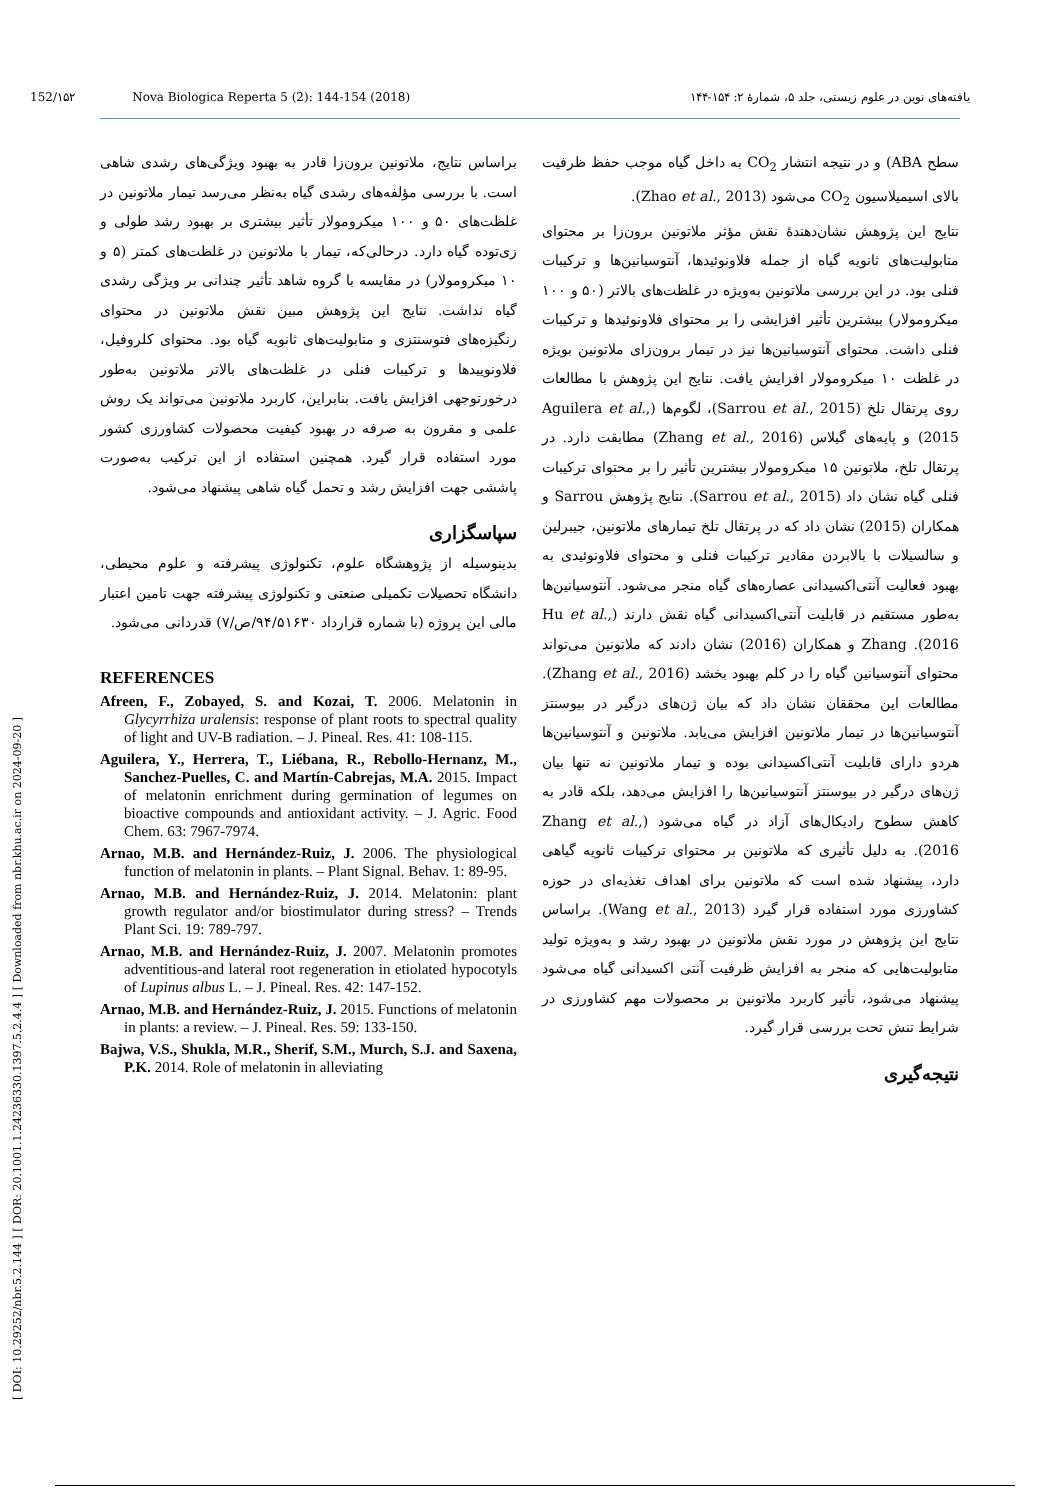[ DOI: 10.29252/nbr.5.2.144 ] [ DOR: 20.1001.1.24236330.1397.5.2.4.4 ] [ Downloaded from nbr.khu.ac.ir on 2024-09-20 ]
152/۱۵۲ Nova Biologica Reperta 5 (2): 144-154 (2018) یافته‌های نوین در علوم زیستی، جلد ۵، شمارهٔ ۲: ۱۵۴-۱۴۴
براساس نتایج، ملاتونین برون‌زا قادر به بهبود ویژگی‌های رشدی شاهی است. با بررسی مؤلفه‌های رشدی گیاه به‌نظر می‌رسد تیمار ملاتونین در غلظت‌های ۵۰ و ۱۰۰ میکرومولار تأثیر بیشتری بر بهبود رشد طولی و زی‌توده گیاه دارد. درحالی‌که، تیمار با ملاتونین در غلظت‌های کمتر (۵ و ۱۰ میکرومولار) در مقایسه با گروه شاهد تأثیر چندانی بر ویژگی رشدی گیاه نداشت. نتایج این پژوهش مبین نقش ملاتونین در محتوای رنگیزه‌های فتوسنتزی و متابولیت‌های ثانویه گیاه بود. محتوای کلروفیل، فلاونوییدها و ترکیبات فنلی در غلظت‌های بالاتر ملاتونین به‌طور درخورتوجهی افزایش یافت. بنابراین، کاربرد ملاتونین می‌تواند یک روش علمی و مقرون به صرفه در بهبود کیفیت محصولات کشاورزی کشور مورد استفاده قرار گیرد. همچنین استفاده از این ترکیب به‌صورت پاششی جهت افزایش رشد و تحمل گیاه شاهی پیشنهاد می‌شود.
سپاسگزاری
بدینوسیله از پژوهشگاه علوم، تکنولوژی پیشرفته و علوم محیطی، دانشگاه تحصیلات تکمیلی صنعتی و تکنولوژی پیشرفته جهت تامین اعتبار مالی این پروژه (با شماره قرارداد ۹۴/۵۱۶۳۰/ص/۷) قدردانی می‌شود.
REFERENCES
Afreen, F., Zobayed, S. and Kozai, T. 2006. Melatonin in Glycyrrhiza uralensis: response of plant roots to spectral quality of light and UV-B radiation. – J. Pineal. Res. 41: 108-115.
Aguilera, Y., Herrera, T., Liébana, R., Rebollo-Hernanz, M., Sanchez-Puelles, C. and Martín-Cabrejas, M.A. 2015. Impact of melatonin enrichment during germination of legumes on bioactive compounds and antioxidant activity. – J. Agric. Food Chem. 63: 7967-7974.
Arnao, M.B. and Hernández-Ruiz, J. 2006. The physiological function of melatonin in plants. – Plant Signal. Behav. 1: 89-95.
Arnao, M.B. and Hernández-Ruiz, J. 2014. Melatonin: plant growth regulator and/or biostimulator during stress? – Trends Plant Sci. 19: 789-797.
Arnao, M.B. and Hernández-Ruiz, J. 2007. Melatonin promotes adventitious-and lateral root regeneration in etiolated hypocotyls of Lupinus albus L. – J. Pineal. Res. 42: 147-152.
Arnao, M.B. and Hernández-Ruiz, J. 2015. Functions of melatonin in plants: a review. – J. Pineal. Res. 59: 133-150.
Bajwa, V.S., Shukla, M.R., Sherif, S.M., Murch, S.J. and Saxena, P.K. 2014. Role of melatonin in alleviating
سطح ABA) و در نتیجه انتشار CO<sub>2</sub> به داخل گیاه موجب حفظ ظرفیت بالای اسیمیلاسیون CO<sub>2</sub> می‌شود (Zhao et al., 2013).
نتایج این پژوهش نشان‌دهندهٔ نقش مؤثر ملاتونین برون‌زا بر محتوای متابولیت‌های ثانویه گیاه از جمله فلاونوئیدها، آنتوسیانین‌ها و ترکیبات فنلی بود. در این بررسی ملاتونین به‌ویژه در غلظت‌های بالاتر (۵۰ و ۱۰۰ میکرومولار) بیشترین تأثیر افزایشی را بر محتوای فلاونوئیدها و ترکیبات فنلی داشت. محتوای آنتوسیانین‌ها نیز در تیمار برون‌زای ملاتونین بویژه در غلظت ۱۰ میکرومولار افزایش یافت. نتایج این پژوهش با مطالعات روی پرتقال تلخ (Sarrou et al., 2015)، لگوم‌ها (Aguilera et al., 2015) و پایه‌های گیلاس (Zhang et al., 2016) مطابقت دارد. در پرتقال تلخ، ملاتونین ۱۵ میکرومولار بیشترین تأثیر را بر محتوای ترکیبات فنلی گیاه نشان داد (Sarrou et al., 2015). نتایج پژوهش Sarrou و همکاران (2015) نشان داد که در پرتقال تلخ تیمارهای ملاتونین، جیبرلین و سالسیلات با بالابردن مقادیر ترکیبات فنلی و محتوای فلاونوئیدی به بهبود فعالیت آنتی‌اکسیدانی عصاره‌های گیاه منجر می‌شود. آنتوسیانین‌ها به‌طور مستقیم در قابلیت آنتی‌اکسیدانی گیاه نقش دارند (Hu et al., 2016). Zhang و همکاران (2016) نشان دادند که ملاتونین می‌تواند محتوای آنتوسیانین گیاه را در کلم بهبود بخشد (Zhang et al., 2016). مطالعات این محققان نشان داد که بیان ژن‌های درگیر در بیوسنتز آنتوسیانین‌ها در تیمار ملاتونین افزایش می‌یابد. ملاتونین و آنتوسیانین‌ها هردو دارای قابلیت آنتی‌اکسیدانی بوده و تیمار ملاتونین نه تنها بیان ژن‌های درگیر در بیوسنتز آنتوسیانین‌ها را افزایش می‌دهد، بلکه قادر به کاهش سطوح رادیکال‌های آزاد در گیاه می‌شود (Zhang et al., 2016). به دلیل تأثیری که ملاتونین بر محتوای ترکیبات ثانویه گیاهی دارد، پیشنهاد شده است که ملاتونین برای اهداف تغذیه‌ای در حوزه کشاورزی مورد استفاده قرار گیرد (Wang et al., 2013). براساس نتایج این پژوهش در مورد نقش ملاتونین در بهبود رشد و به‌ویژه تولید متابولیت‌هایی که منجر به افزایش ظرفیت آنتی اکسیدانی گیاه می‌شود پیشنهاد می‌شود، تأثیر کاربرد ملاتونین بر محصولات مهم کشاورزی در شرایط تنش تحت بررسی قرار گیرد.
نتیجه‌گیری